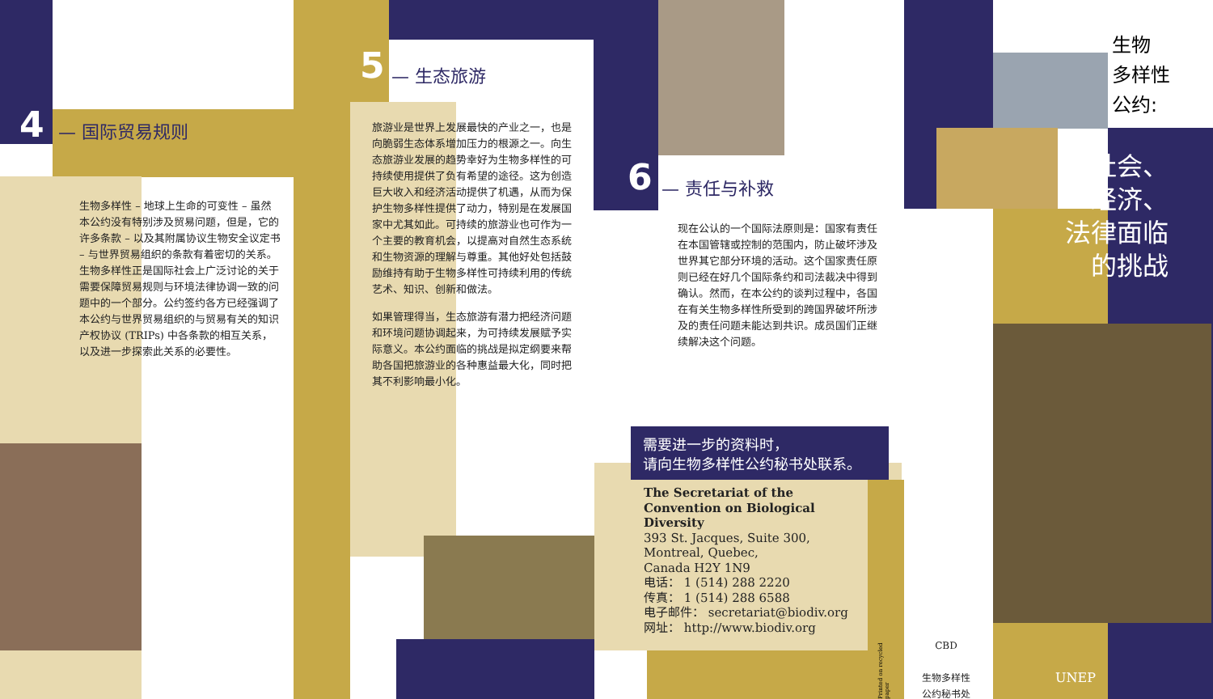4
— 国际贸易规则
生物多样性 – 地球上生命的可变性 – 虽然本公约没有特别涉及贸易问题，但是，它的许多条款 – 以及其附属协议生物安全议定书 – 与世界贸易组织的条款有着密切的关系。生物多样性正是国际社会上广泛讨论的关于需要保障贸易规则与环境法律协调一致的问题中的一个部分。公约签约各方已经强调了本公约与世界贸易组织的与贸易有关的知识产权协议 (TRIPs) 中各条款的相互关系，以及进一步探索此关系的必要性。
5
— 生态旅游
旅游业是世界上发展最快的产业之一，也是向脆弱生态体系增加压力的根源之一。向生态旅游业发展的趋势幸好为生物多样性的可持续使用提供了负有希望的途径。这为创造巨大收入和经济活动提供了机遇，从而为保护生物多样性提供了动力，特别是在发展国家中尤其如此。可持续的旅游业也可作为一个主要的教育机会，以提高对自然生态系统和生物资源的理解与尊重。其他好处包括鼓励维持有助于生物多样性可持续利用的传统艺术、知识、创新和做法。
如果管理得当，生态旅游有潜力把经济问题和环境问题协调起来，为可持续发展赋予实际意义。本公约面临的挑战是拟定纲要来帮助各国把旅游业的各种惠益最大化，同时把其不利影响最小化。
6
— 责任与补救
现在公认的一个国际法原则是：国家有责任在本国管辖或控制的范围内，防止破坏涉及世界其它部分环境的活动。这个国家责任原则已经在好几个国际条约和司法裁决中得到确认。然而，在本公约的谈判过程中，各国在有关生物多样性所受到的跨国界破坏所涉及的责任问题未能达到共识。成员国们正继续解决这个问题。
需要进一步的资料时，
请向生物多样性公约秘书处联系。
The Secretariat of the Convention on Biological Diversity
393 St. Jacques, Suite 300,
Montreal, Quebec,
Canada H2Y 1N9
电话： 1 (514) 288 2220
传真： 1 (514) 288 6588
电子邮件： secretariat@biodiv.org
网址： http://www.biodiv.org
Printed on recycled paper
生物
多样性
公约:
社会、
经济、
法律面临
的挑战
CBD
生物多样性
公约秘书处
UNEP